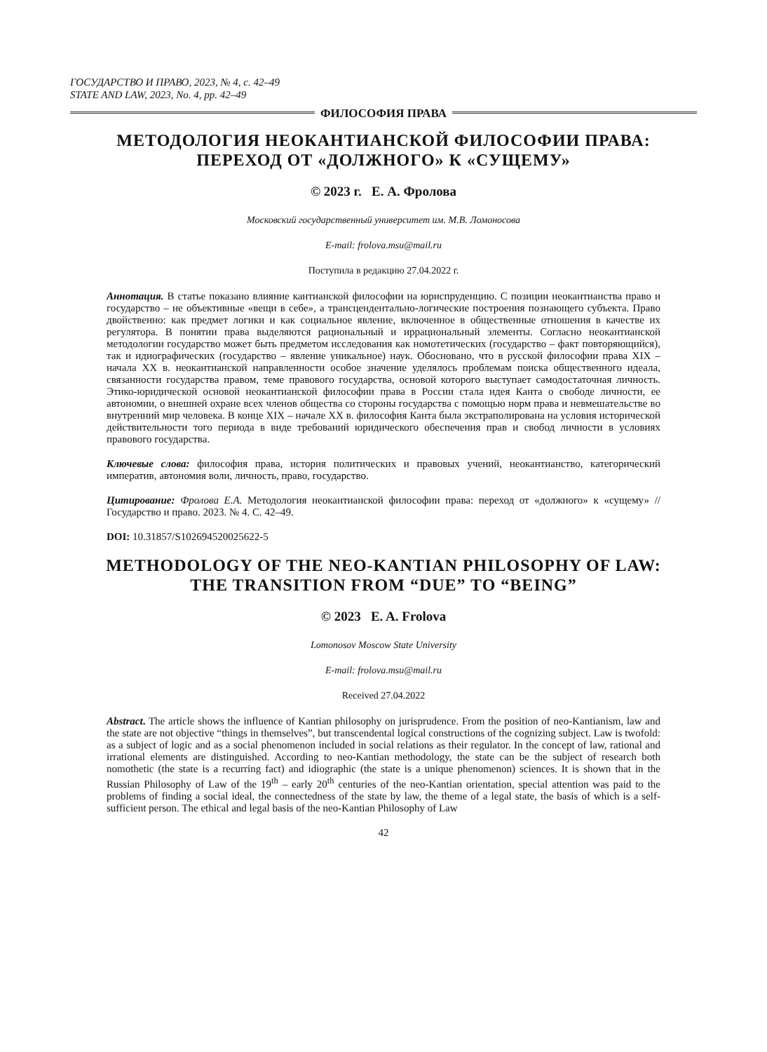ГОСУДАРСТВО И ПРАВО, 2023, № 4, с. 42–49
STATE AND LAW, 2023, No. 4, pp. 42–49
ФИЛОСОФИЯ ПРАВА
МЕТОДОЛОГИЯ НЕОКАНТИАНСКОЙ ФИЛОСОФИИ ПРАВА:
ПЕРЕХОД ОТ «ДОЛЖНОГО» К «СУЩЕМУ»
© 2023 г. Е. А. Фролова
Московский государственный университет им. М.В. Ломоносова
E-mail: frolova.msu@mail.ru
Поступила в редакцию 27.04.2022 г.
Аннотация. В статье показано влияние кантианской философии на юриспруденцию. С позиции неокантианства право и государство – не объективные «вещи в себе», а трансцендентально-логические построения познающего субъекта. Право двойственно: как предмет логики и как социальное явление, включенное в общественные отношения в качестве их регулятора. В понятии права выделяются рациональный и иррациональный элементы. Согласно неокантианской методологии государство может быть предметом исследования как номотетических (государство – факт повторяющийся), так и идиографических (государство – явление уникальное) наук. Обосновано, что в русской философии права XIX – начала XX в. неокантианской направленности особое значение уделялось проблемам поиска общественного идеала, связанности государства правом, теме правового государства, основой которого выступает самодостаточная личность. Этико-юридической основой неокантианской философии права в России стала идея Канта о свободе личности, ее автономии, о внешней охране всех членов общества со стороны государства с помощью норм права и невмешательстве во внутренний мир человека. В конце XIX – начале XX в. философия Канта была экстраполирована на условия исторической действительности того периода в виде требований юридического обеспечения прав и свобод личности в условиях правового государства.
Ключевые слова: философия права, история политических и правовых учений, неокантианство, категорический императив, автономия воли, личность, право, государство.
Цитирование: Фролова Е.А. Методология неокантианской философии права: переход от «должного» к «сущему» // Государство и право. 2023. № 4. С. 42–49.
DOI: 10.31857/S102694520025622-5
METHODOLOGY OF THE NEO-KANTIAN PHILOSOPHY OF LAW:
THE TRANSITION FROM “DUE” TO “BEING”
© 2023 E. A. Frolova
Lomonosov Moscow State University
E-mail: frolova.msu@mail.ru
Received 27.04.2022
Abstract. The article shows the influence of Kantian philosophy on jurisprudence. From the position of neo-Kantianism, law and the state are not objective “things in themselves”, but transcendental logical constructions of the cognizing subject. Law is twofold: as a subject of logic and as a social phenomenon included in social relations as their regulator. In the concept of law, rational and irrational elements are distinguished. According to neo-Kantian methodology, the state can be the subject of research both nomothetic (the state is a recurring fact) and idiographic (the state is a unique phenomenon) sciences. It is shown that in the Russian Philosophy of Law of the 19<sup>th</sup> – early 20<sup>th</sup> centuries of the neo-Kantian orientation, special attention was paid to the problems of finding a social ideal, the connectedness of the state by law, the theme of a legal state, the basis of which is a self-sufficient person. The ethical and legal basis of the neo-Kantian Philosophy of Law
42